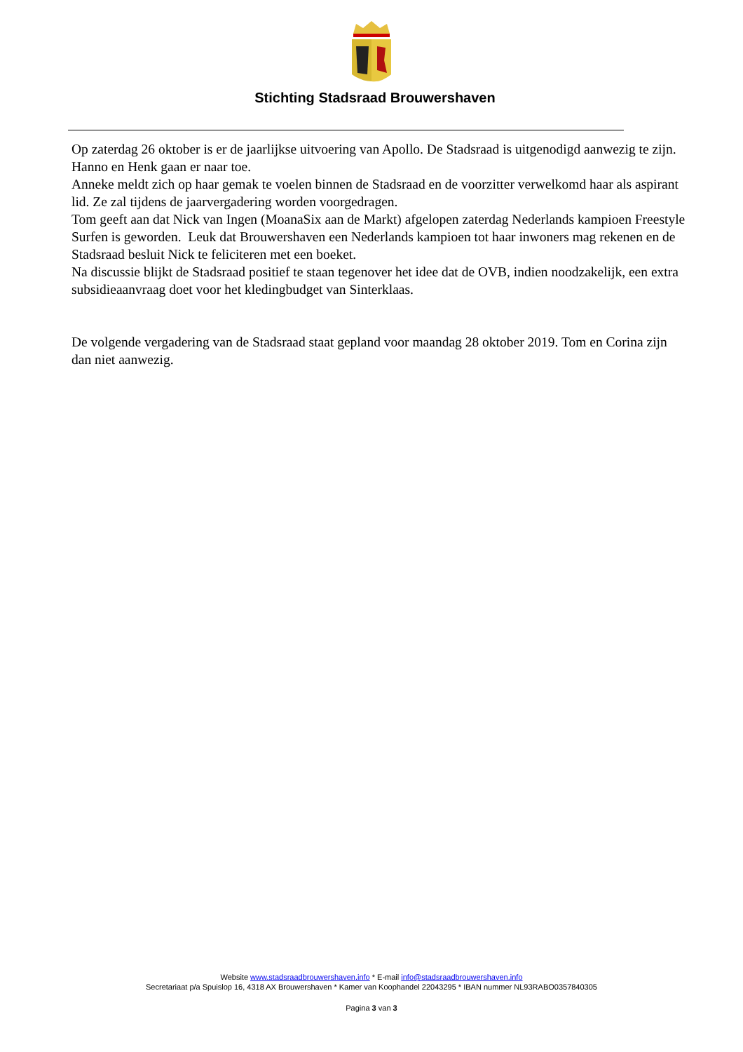Stichting Stadsraad Brouwershaven
Op zaterdag 26 oktober is er de jaarlijkse uitvoering van Apollo. De Stadsraad is uitgenodigd aanwezig te zijn. Hanno en Henk gaan er naar toe.
Anneke meldt zich op haar gemak te voelen binnen de Stadsraad en de voorzitter verwelkomd haar als aspirant lid. Ze zal tijdens de jaarvergadering worden voorgedragen.
Tom geeft aan dat Nick van Ingen (MoanaSix aan de Markt) afgelopen zaterdag Nederlands kampioen Freestyle Surfen is geworden. Leuk dat Brouwershaven een Nederlands kampioen tot haar inwoners mag rekenen en de Stadsraad besluit Nick te feliciteren met een boeket.
Na discussie blijkt de Stadsraad positief te staan tegenover het idee dat de OVB, indien noodzakelijk, een extra subsidieaanvraag doet voor het kledingbudget van Sinterklaas.
De volgende vergadering van de Stadsraad staat gepland voor maandag 28 oktober 2019. Tom en Corina zijn dan niet aanwezig.
Website www.stadsraadbrouwershaven.info * E-mail info@stadsraadbrouwershaven.info
Secretariaat p/a Spuislop 16, 4318 AX Brouwershaven * Kamer van Koophandel 22043295 * IBAN nummer NL93RABO0357840305
Pagina 3 van 3